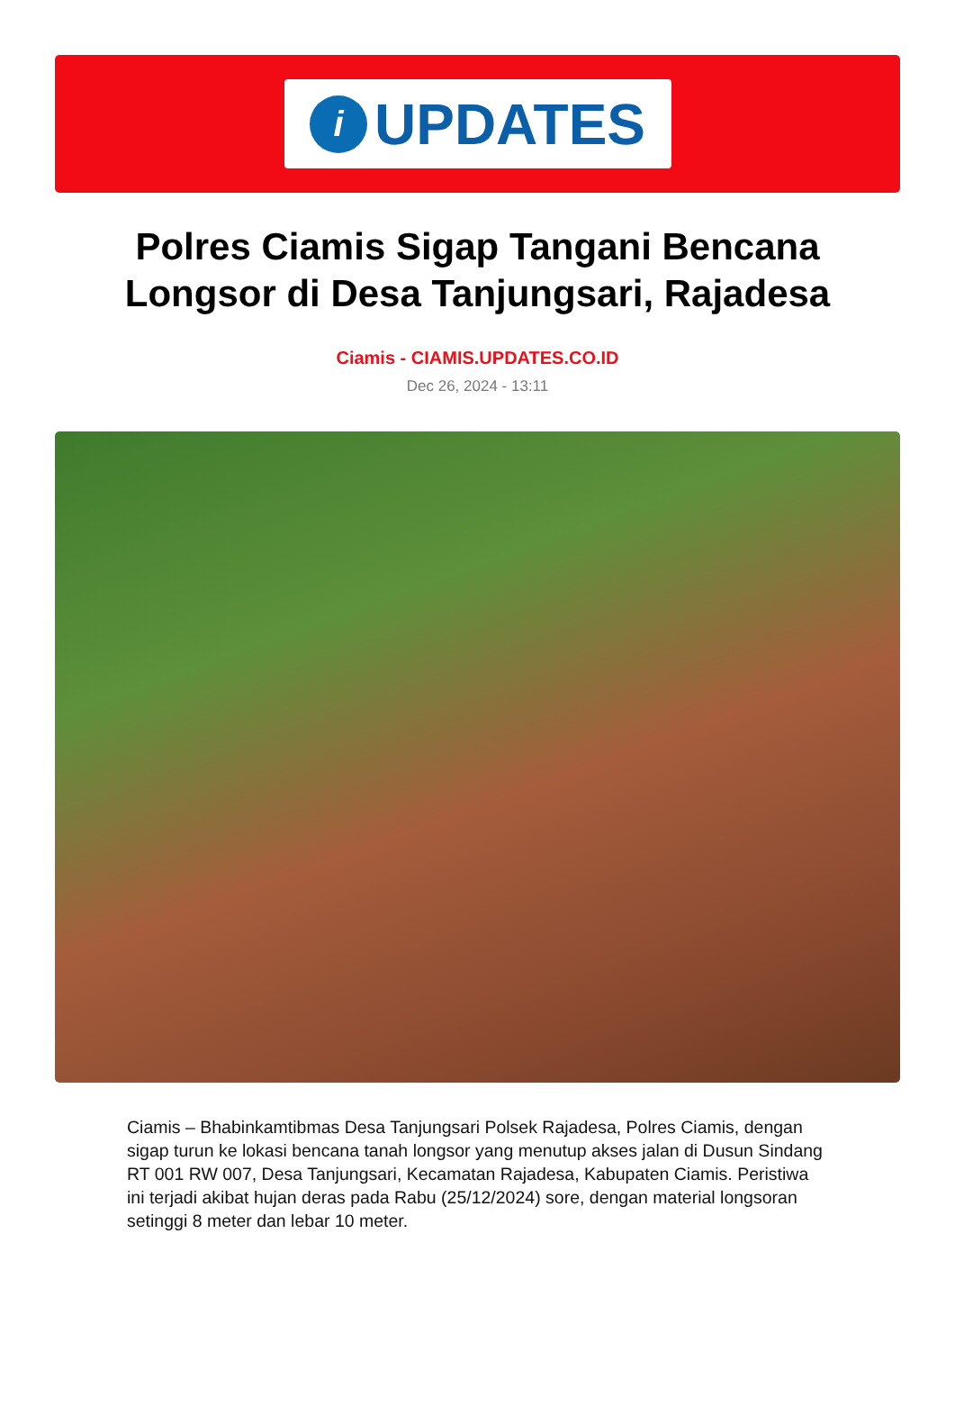i
UPDATES
Polres Ciamis Sigap Tangani Bencana Longsor di Desa Tanjungsari, Rajadesa
Ciamis - CIAMIS.UPDATES.CO.ID
Dec 26, 2024 - 13:11
Ciamis – Bhabinkamtibmas Desa Tanjungsari Polsek Rajadesa, Polres Ciamis, dengan sigap turun ke lokasi bencana tanah longsor yang menutup akses jalan di Dusun Sindang RT 001 RW 007, Desa Tanjungsari, Kecamatan Rajadesa, Kabupaten Ciamis. Peristiwa ini terjadi akibat hujan deras pada Rabu (25/12/2024) sore, dengan material longsoran setinggi 8 meter dan lebar 10 meter.